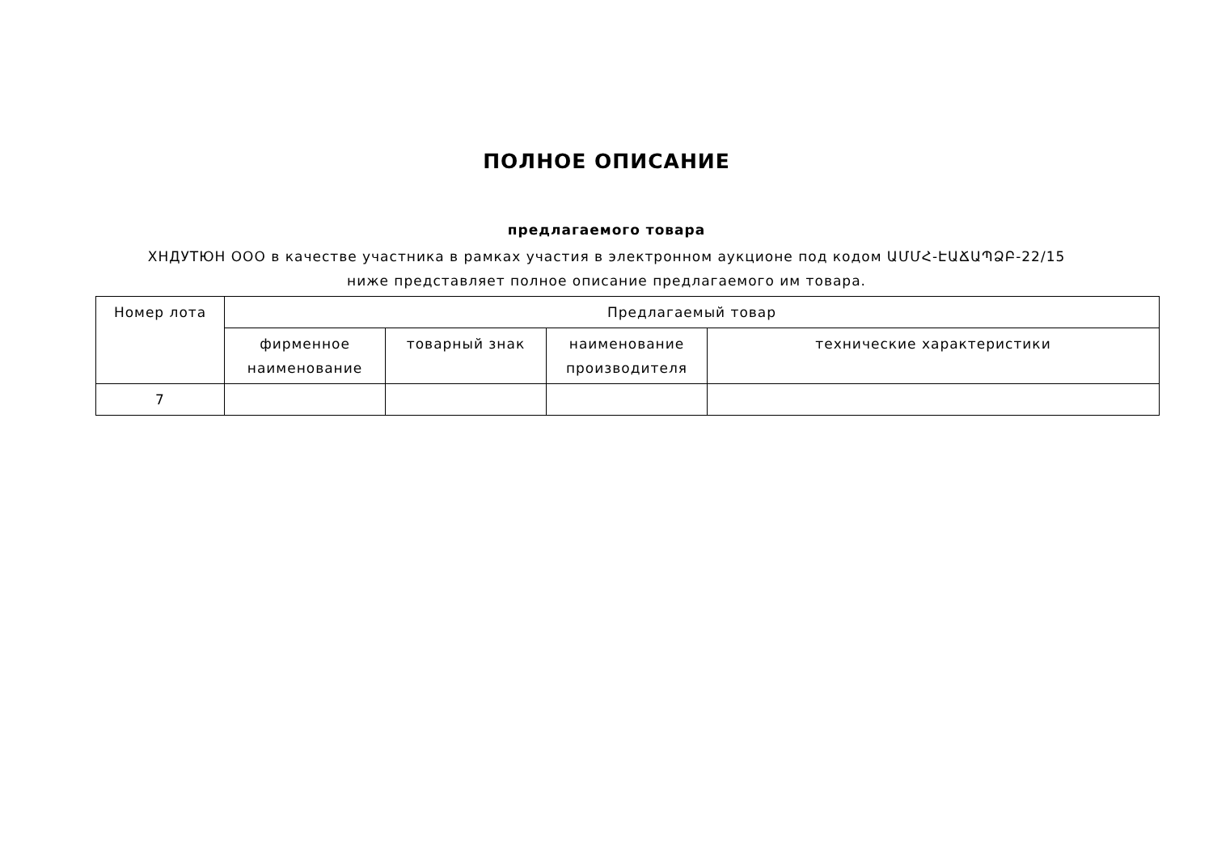ПОЛНОЕ ОПИСАНИЕ
предлагаемого товара
ХНДУТЮН ООО в качестве участника в рамках участия в электронном аукционе под кодом ԱՄՄՀ-ԷԱՃԱՊՁԲ-22/15 ниже представляет полное описание предлагаемого им товара.
| Номер лота | Предлагаемый товар | | | |
| --- | --- | --- | --- | --- |
| | фирменное наименование | товарный знак | наименование производителя | технические характеристики |
| 7 | | | | |